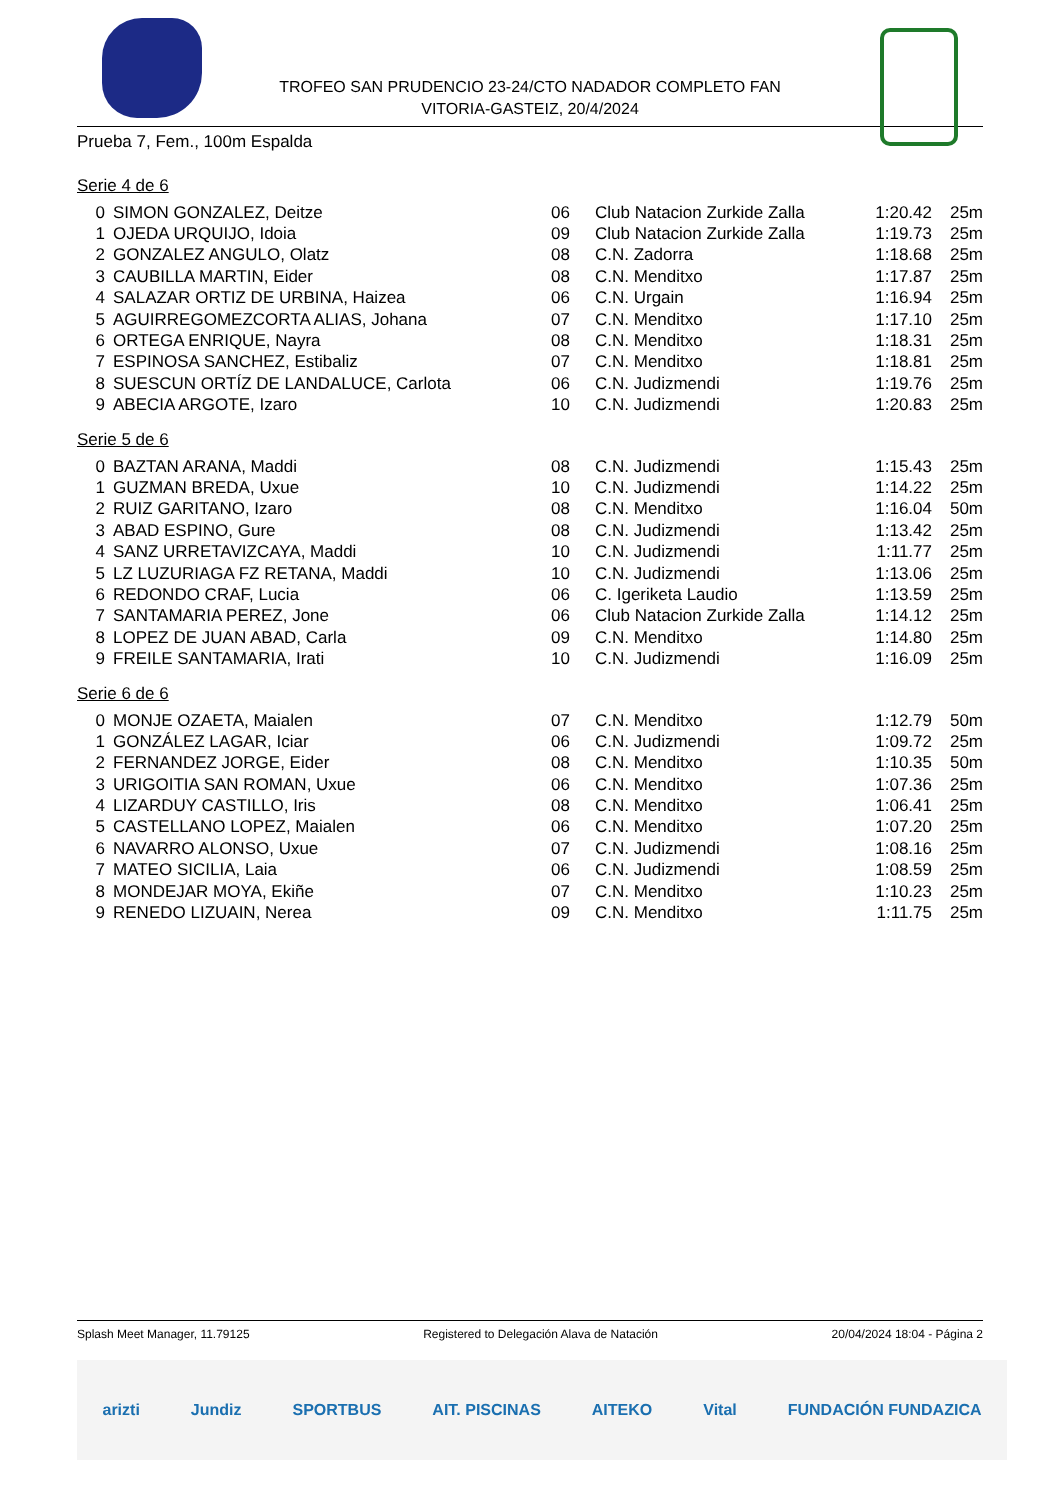TROFEO SAN PRUDENCIO 23-24/CTO NADADOR COMPLETO FAN
VITORIA-GASTEIZ, 20/4/2024
Prueba 7, Fem., 100m Espalda
Serie 4 de 6
| 0 | SIMON GONZALEZ, Deitze | 06 | Club Natacion Zurkide Zalla | 1:20.42 | 25m |
| 1 | OJEDA URQUIJO, Idoia | 09 | Club Natacion Zurkide Zalla | 1:19.73 | 25m |
| 2 | GONZALEZ ANGULO, Olatz | 08 | C.N. Zadorra | 1:18.68 | 25m |
| 3 | CAUBILLA MARTIN, Eider | 08 | C.N. Menditxo | 1:17.87 | 25m |
| 4 | SALAZAR ORTIZ DE URBINA, Haizea | 06 | C.N. Urgain | 1:16.94 | 25m |
| 5 | AGUIRREGOMEZCORTA ALIAS, Johana | 07 | C.N. Menditxo | 1:17.10 | 25m |
| 6 | ORTEGA ENRIQUE, Nayra | 08 | C.N. Menditxo | 1:18.31 | 25m |
| 7 | ESPINOSA SANCHEZ, Estibaliz | 07 | C.N. Menditxo | 1:18.81 | 25m |
| 8 | SUESCUN ORTÍZ DE LANDALUCE, Carlota | 06 | C.N. Judizmendi | 1:19.76 | 25m |
| 9 | ABECIA ARGOTE, Izaro | 10 | C.N. Judizmendi | 1:20.83 | 25m |
Serie 5 de 6
| 0 | BAZTAN ARANA, Maddi | 08 | C.N. Judizmendi | 1:15.43 | 25m |
| 1 | GUZMAN BREDA, Uxue | 10 | C.N. Judizmendi | 1:14.22 | 25m |
| 2 | RUIZ GARITANO, Izaro | 08 | C.N. Menditxo | 1:16.04 | 50m |
| 3 | ABAD ESPINO, Gure | 08 | C.N. Judizmendi | 1:13.42 | 25m |
| 4 | SANZ URRETAVIZCAYA, Maddi | 10 | C.N. Judizmendi | 1:11.77 | 25m |
| 5 | LZ LUZURIAGA FZ RETANA, Maddi | 10 | C.N. Judizmendi | 1:13.06 | 25m |
| 6 | REDONDO CRAF, Lucia | 06 | C. Igeriketa Laudio | 1:13.59 | 25m |
| 7 | SANTAMARIA PEREZ, Jone | 06 | Club Natacion Zurkide Zalla | 1:14.12 | 25m |
| 8 | LOPEZ DE JUAN ABAD, Carla | 09 | C.N. Menditxo | 1:14.80 | 25m |
| 9 | FREILE SANTAMARIA, Irati | 10 | C.N. Judizmendi | 1:16.09 | 25m |
Serie 6 de 6
| 0 | MONJE OZAETA, Maialen | 07 | C.N. Menditxo | 1:12.79 | 50m |
| 1 | GONZÁLEZ LAGAR, Iciar | 06 | C.N. Judizmendi | 1:09.72 | 25m |
| 2 | FERNANDEZ JORGE, Eider | 08 | C.N. Menditxo | 1:10.35 | 50m |
| 3 | URIGOITIA SAN ROMAN, Uxue | 06 | C.N. Menditxo | 1:07.36 | 25m |
| 4 | LIZARDUY CASTILLO, Iris | 08 | C.N. Menditxo | 1:06.41 | 25m |
| 5 | CASTELLANO LOPEZ, Maialen | 06 | C.N. Menditxo | 1:07.20 | 25m |
| 6 | NAVARRO ALONSO, Uxue | 07 | C.N. Judizmendi | 1:08.16 | 25m |
| 7 | MATEO SICILIA, Laia | 06 | C.N. Judizmendi | 1:08.59 | 25m |
| 8 | MONDEJAR MOYA, Ekiñe | 07 | C.N. Menditxo | 1:10.23 | 25m |
| 9 | RENEDO LIZUAIN, Nerea | 09 | C.N. Menditxo | 1:11.75 | 25m |
Splash Meet Manager, 11.79125 Registered to Delegación Alava de Natación 20/04/2024 18:04 - Página 2
arizti Jundiz SPORTBUS AIT. PISCINAS AITEKO Vital FUNDACIÓN FUNDAZICA